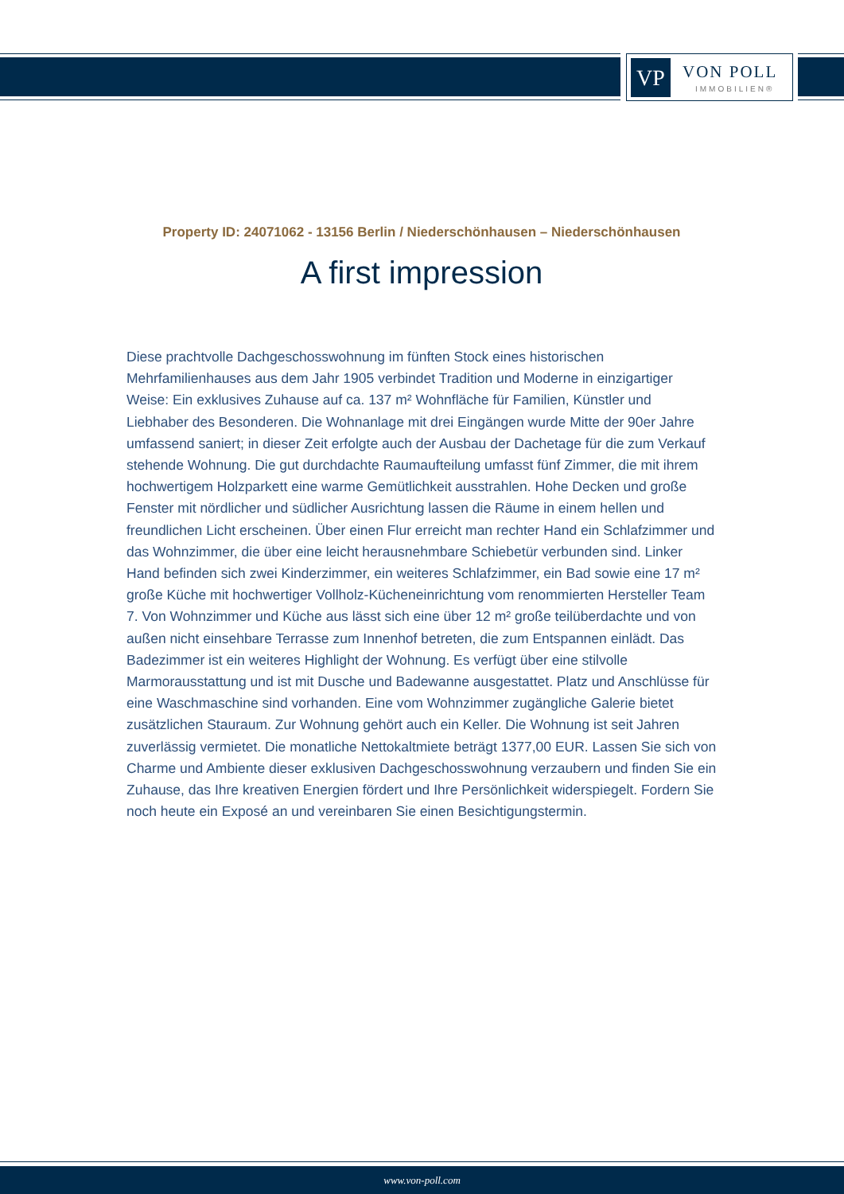VP VON POLL
IMMOBILIEN®
Property ID: 24071062 - 13156 Berlin / Niederschönhausen – Niederschönhausen
A first impression
Diese prachtvolle Dachgeschosswohnung im fünften Stock eines historischen Mehrfamilienhauses aus dem Jahr 1905 verbindet Tradition und Moderne in einzigartiger Weise: Ein exklusives Zuhause auf ca. 137 m² Wohnfläche für Familien, Künstler und Liebhaber des Besonderen. Die Wohnanlage mit drei Eingängen wurde Mitte der 90er Jahre umfassend saniert; in dieser Zeit erfolgte auch der Ausbau der Dachetage für die zum Verkauf stehende Wohnung. Die gut durchdachte Raumaufteilung umfasst fünf Zimmer, die mit ihrem hochwertigem Holzparkett eine warme Gemütlichkeit ausstrahlen. Hohe Decken und große Fenster mit nördlicher und südlicher Ausrichtung lassen die Räume in einem hellen und freundlichen Licht erscheinen. Über einen Flur erreicht man rechter Hand ein Schlafzimmer und das Wohnzimmer, die über eine leicht herausnehmbare Schiebetür verbunden sind. Linker Hand befinden sich zwei Kinderzimmer, ein weiteres Schlafzimmer, ein Bad sowie eine 17 m² große Küche mit hochwertiger Vollholz-Kücheneinrichtung vom renommierten Hersteller Team 7. Von Wohnzimmer und Küche aus lässt sich eine über 12 m² große teilüberdachte und von außen nicht einsehbare Terrasse zum Innenhof betreten, die zum Entspannen einlädt. Das Badezimmer ist ein weiteres Highlight der Wohnung. Es verfügt über eine stilvolle Marmorausstattung und ist mit Dusche und Badewanne ausgestattet. Platz und Anschlüsse für eine Waschmaschine sind vorhanden. Eine vom Wohnzimmer zugängliche Galerie bietet zusätzlichen Stauraum. Zur Wohnung gehört auch ein Keller. Die Wohnung ist seit Jahren zuverlässig vermietet. Die monatliche Nettokaltmiete beträgt 1377,00 EUR. Lassen Sie sich von Charme und Ambiente dieser exklusiven Dachgeschosswohnung verzaubern und finden Sie ein Zuhause, das Ihre kreativen Energien fördert und Ihre Persönlichkeit widerspiegelt. Fordern Sie noch heute ein Exposé an und vereinbaren Sie einen Besichtigungstermin.
www.von-poll.com